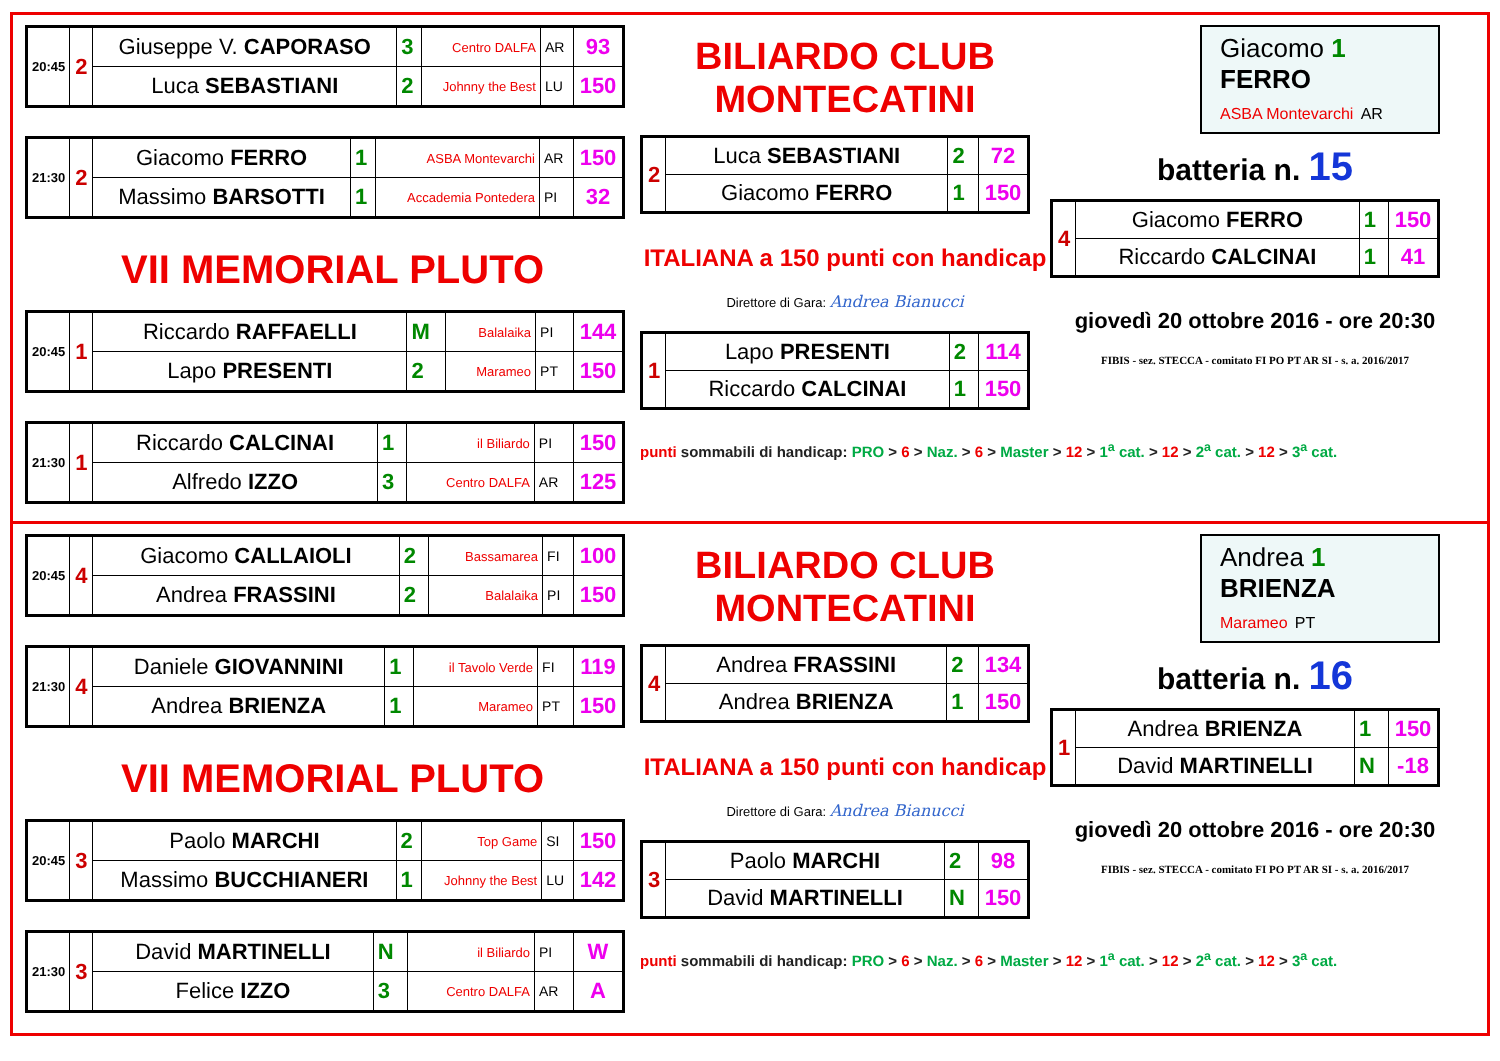| 20:45 | 2 | Giuseppe V. CAPORASO | 3 | Centro DALFA | AR | 93 |
| | | Luca SEBASTIANI | 2 | Johnny the Best | LU | 150 |
| 21:30 | 2 | Giacomo FERRO | 1 | ASBA Montevarchi | AR | 150 |
| | | Massimo BARSOTTI | 1 | Accademia Pontedera | PI | 32 |
VII MEMORIAL PLUTO
| 20:45 | 1 | Riccardo RAFFAELLI | M | Balalaika | PI | 144 |
| | | Lapo PRESENTI | 2 | Marameo | PT | 150 |
| 21:30 | 1 | Riccardo CALCINAI | 1 | il Biliardo | PI | 150 |
| | | Alfredo IZZO | 3 | Centro DALFA | AR | 125 |
BILIARDO CLUB MONTECATINI
| 2 | Luca SEBASTIANI | 2 | 72 |
| | Giacomo FERRO | 1 | 150 |
ITALIANA a 150 punti con handicap
Direttore di Gara: Andrea Bianucci
| 1 | Lapo PRESENTI | 2 | 114 |
| | Riccardo CALCINAI | 1 | 150 |
punti sommabili di handicap: PRO > 6 > Naz. > 6 > Master > 12 > 1<sup>a</sup> cat. > 12 > 2<sup>a</sup> cat. > 12 > 3<sup>a</sup> cat.
Giacomo 1
FERRO
ASBA Montevarchi AR
batteria n. 15
| 4 | Giacomo FERRO | 1 | 150 |
| | Riccardo CALCINAI | 1 | 41 |
giovedì 20 ottobre 2016 - ore 20:30
FIBIS - sez. STECCA - comitato FI PO PT AR SI - s. a. 2016/2017
| 20:45 | 4 | Giacomo CALLAIOLI | 2 | Bassamarea | FI | 100 |
| | | Andrea FRASSINI | 2 | Balalaika | PI | 150 |
| 21:30 | 4 | Daniele GIOVANNINI | 1 | il Tavolo Verde | FI | 119 |
| | | Andrea BRIENZA | 1 | Marameo | PT | 150 |
VII MEMORIAL PLUTO
| 20:45 | 3 | Paolo MARCHI | 2 | Top Game | SI | 150 |
| | | Massimo BUCCHIANERI | 1 | Johnny the Best | LU | 142 |
| 21:30 | 3 | David MARTINELLI | N | il Biliardo | PI | W |
| | | Felice IZZO | 3 | Centro DALFA | AR | A |
BILIARDO CLUB MONTECATINI
| 4 | Andrea FRASSINI | 2 | 134 |
| | Andrea BRIENZA | 1 | 150 |
ITALIANA a 150 punti con handicap
Direttore di Gara: Andrea Bianucci
| 3 | Paolo MARCHI | 2 | 98 |
| | David MARTINELLI | N | 150 |
punti sommabili di handicap: PRO > 6 > Naz. > 6 > Master > 12 > 1<sup>a</sup> cat. > 12 > 2<sup>a</sup> cat. > 12 > 3<sup>a</sup> cat.
Andrea 1
BRIENZA
Marameo PT
batteria n. 16
| 1 | Andrea BRIENZA | 1 | 150 |
| | David MARTINELLI | N | -18 |
giovedì 20 ottobre 2016 - ore 20:30
FIBIS - sez. STECCA - comitato FI PO PT AR SI - s. a. 2016/2017